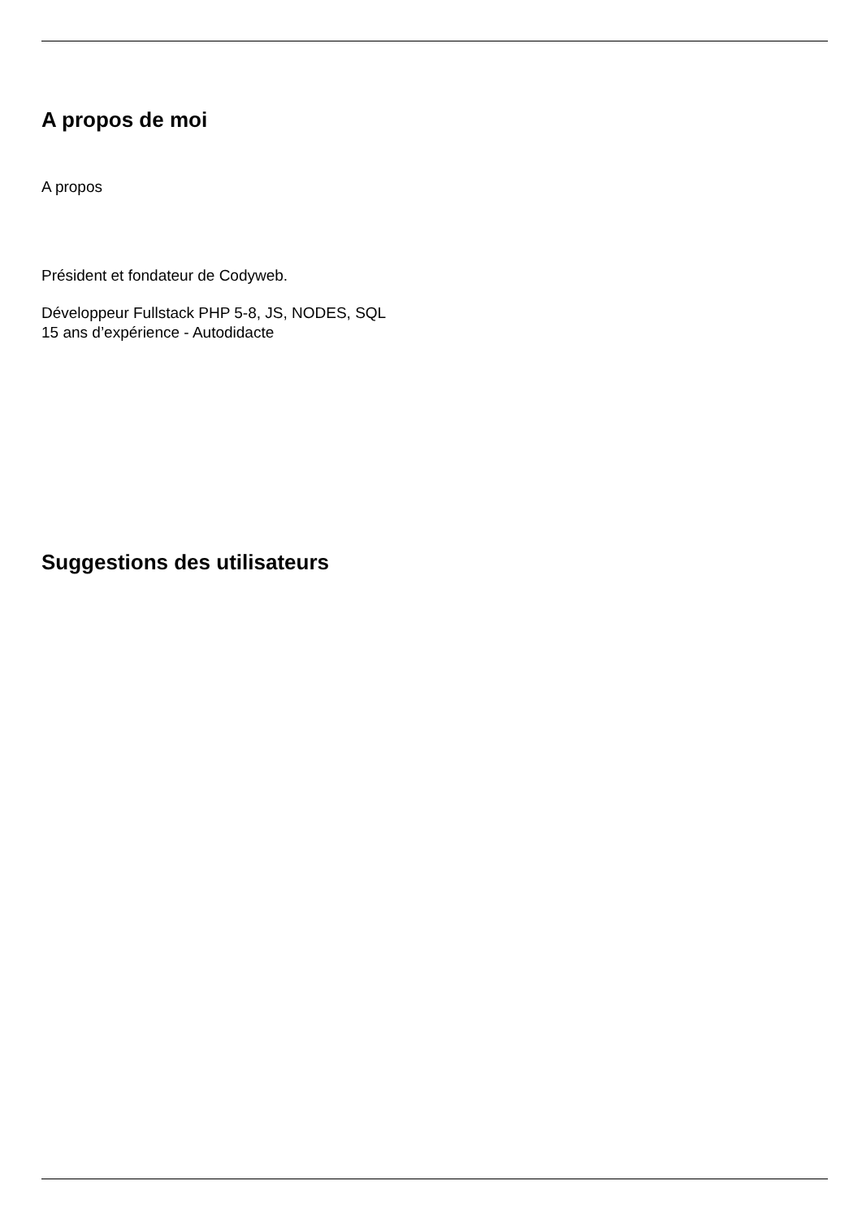A propos de moi
A propos
Président et fondateur de Codyweb.
Développeur Fullstack PHP 5-8, JS, NODES, SQL
15 ans d’expérience - Autodidacte
Suggestions des utilisateurs